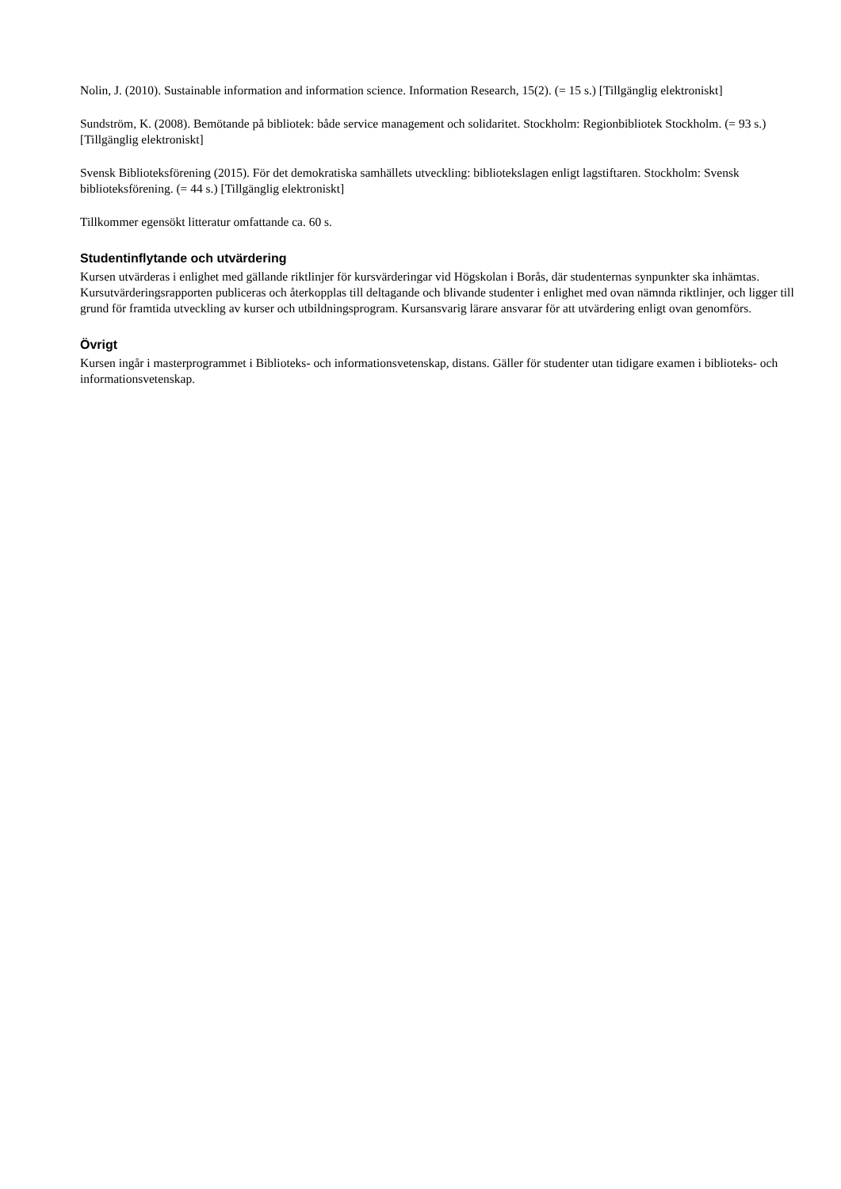Nolin, J. (2010). Sustainable information and information science. Information Research, 15(2). (= 15 s.) [Tillgänglig elektroniskt]
Sundström, K. (2008). Bemötande på bibliotek: både service management och solidaritet. Stockholm: Regionbibliotek Stockholm. (= 93 s.) [Tillgänglig elektroniskt]
Svensk Biblioteksförening (2015). För det demokratiska samhällets utveckling: bibliotekslagen enligt lagstiftaren. Stockholm: Svensk biblioteksförening. (= 44 s.) [Tillgänglig elektroniskt]
Tillkommer egensökt litteratur omfattande ca. 60 s.
Studentinflytande och utvärdering
Kursen utvärderas i enlighet med gällande riktlinjer för kursvärderingar vid Högskolan i Borås, där studenternas synpunkter ska inhämtas. Kursutvärderingsrapporten publiceras och återkopplas till deltagande och blivande studenter i enlighet med ovan nämnda riktlinjer, och ligger till grund för framtida utveckling av kurser och utbildningsprogram. Kursansvarig lärare ansvarar för att utvärdering enligt ovan genomförs.
Övrigt
Kursen ingår i masterprogrammet i Biblioteks- och informationsvetenskap, distans. Gäller för studenter utan tidigare examen i biblioteks- och informationsvetenskap.